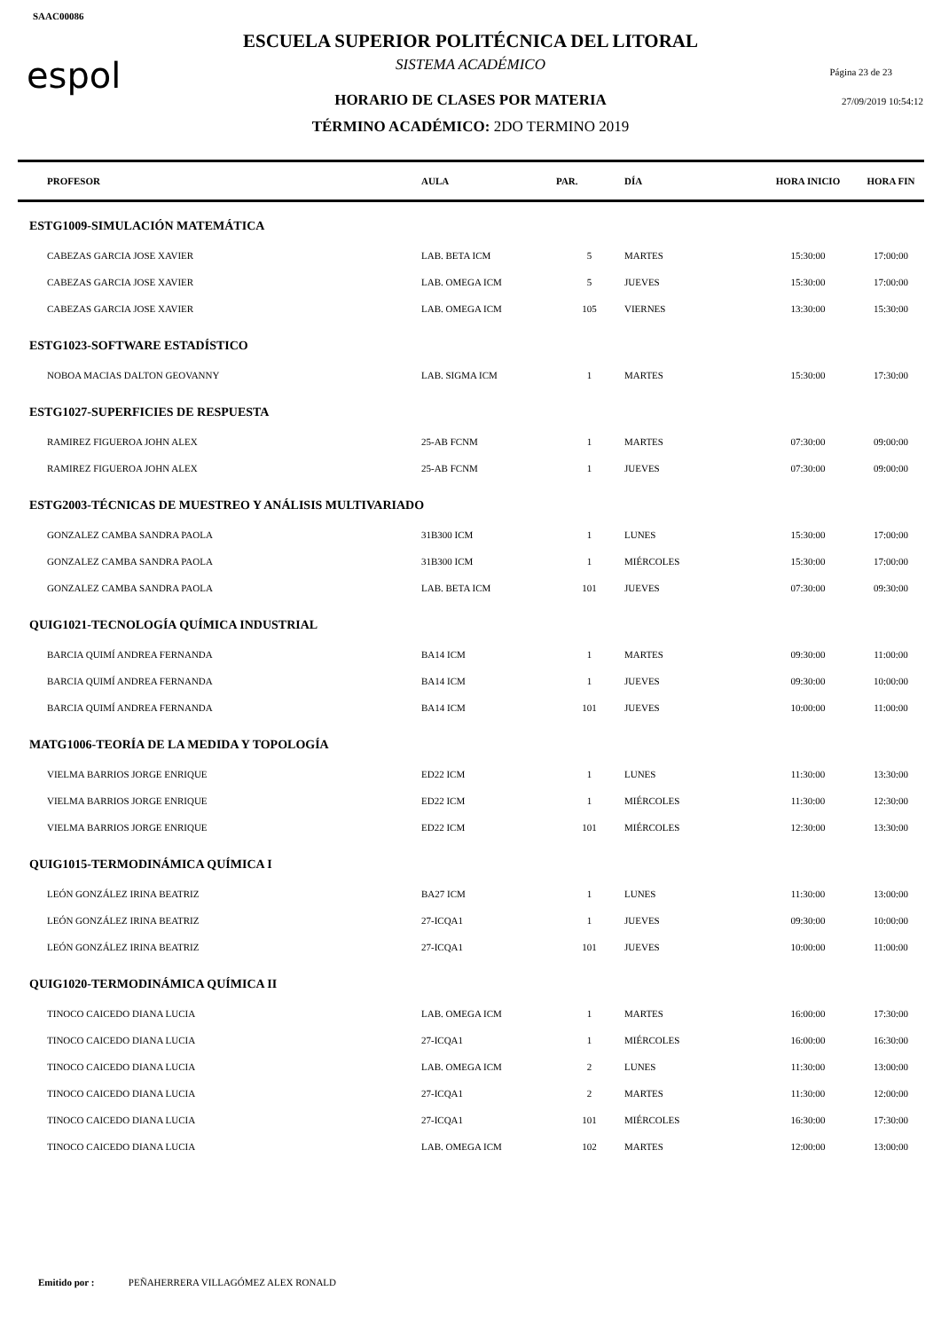SAAC00086
espol
ESCUELA SUPERIOR POLITÉCNICA DEL LITORAL
SISTEMA ACADÉMICO
Página 23 de 23
27/09/2019 10:54:12
HORARIO DE CLASES POR MATERIA
TÉRMINO ACADÉMICO: 2DO TERMINO 2019
| PROFESOR | AULA | PAR. | DÍA | HORA INICIO | HORA FIN |
| --- | --- | --- | --- | --- | --- |
| ESTG1009-SIMULACIÓN MATEMÁTICA | | | | | |
| CABEZAS GARCIA JOSE XAVIER | LAB. BETA ICM | 5 | MARTES | 15:30:00 | 17:00:00 |
| CABEZAS GARCIA JOSE XAVIER | LAB. OMEGA ICM | 5 | JUEVES | 15:30:00 | 17:00:00 |
| CABEZAS GARCIA JOSE XAVIER | LAB. OMEGA ICM | 105 | VIERNES | 13:30:00 | 15:30:00 |
| ESTG1023-SOFTWARE ESTADÍSTICO | | | | | |
| NOBOA MACIAS DALTON GEOVANNY | LAB. SIGMA ICM | 1 | MARTES | 15:30:00 | 17:30:00 |
| ESTG1027-SUPERFICIES DE RESPUESTA | | | | | |
| RAMIREZ FIGUEROA JOHN ALEX | 25-AB FCNM | 1 | MARTES | 07:30:00 | 09:00:00 |
| RAMIREZ FIGUEROA JOHN ALEX | 25-AB FCNM | 1 | JUEVES | 07:30:00 | 09:00:00 |
| ESTG2003-TÉCNICAS DE MUESTREO Y ANÁLISIS MULTIVARIADO | | | | | |
| GONZALEZ CAMBA SANDRA PAOLA | 31B300 ICM | 1 | LUNES | 15:30:00 | 17:00:00 |
| GONZALEZ CAMBA SANDRA PAOLA | 31B300 ICM | 1 | MIÉRCOLES | 15:30:00 | 17:00:00 |
| GONZALEZ CAMBA SANDRA PAOLA | LAB. BETA ICM | 101 | JUEVES | 07:30:00 | 09:30:00 |
| QUIG1021-TECNOLOGÍA QUÍMICA INDUSTRIAL | | | | | |
| BARCIA QUIMÍ ANDREA FERNANDA | BA14 ICM | 1 | MARTES | 09:30:00 | 11:00:00 |
| BARCIA QUIMÍ ANDREA FERNANDA | BA14 ICM | 1 | JUEVES | 09:30:00 | 10:00:00 |
| BARCIA QUIMÍ ANDREA FERNANDA | BA14 ICM | 101 | JUEVES | 10:00:00 | 11:00:00 |
| MATG1006-TEORÍA DE LA MEDIDA Y TOPOLOGÍA | | | | | |
| VIELMA BARRIOS JORGE ENRIQUE | ED22 ICM | 1 | LUNES | 11:30:00 | 13:30:00 |
| VIELMA BARRIOS JORGE ENRIQUE | ED22 ICM | 1 | MIÉRCOLES | 11:30:00 | 12:30:00 |
| VIELMA BARRIOS JORGE ENRIQUE | ED22 ICM | 101 | MIÉRCOLES | 12:30:00 | 13:30:00 |
| QUIG1015-TERMODINÁMICA QUÍMICA I | | | | | |
| LEÓN GONZÁLEZ IRINA BEATRIZ | BA27 ICM | 1 | LUNES | 11:30:00 | 13:00:00 |
| LEÓN GONZÁLEZ IRINA BEATRIZ | 27-ICQA1 | 1 | JUEVES | 09:30:00 | 10:00:00 |
| LEÓN GONZÁLEZ IRINA BEATRIZ | 27-ICQA1 | 101 | JUEVES | 10:00:00 | 11:00:00 |
| QUIG1020-TERMODINÁMICA QUÍMICA II | | | | | |
| TINOCO CAICEDO DIANA LUCIA | LAB. OMEGA ICM | 1 | MARTES | 16:00:00 | 17:30:00 |
| TINOCO CAICEDO DIANA LUCIA | 27-ICQA1 | 1 | MIÉRCOLES | 16:00:00 | 16:30:00 |
| TINOCO CAICEDO DIANA LUCIA | LAB. OMEGA ICM | 2 | LUNES | 11:30:00 | 13:00:00 |
| TINOCO CAICEDO DIANA LUCIA | 27-ICQA1 | 2 | MARTES | 11:30:00 | 12:00:00 |
| TINOCO CAICEDO DIANA LUCIA | 27-ICQA1 | 101 | MIÉRCOLES | 16:30:00 | 17:30:00 |
| TINOCO CAICEDO DIANA LUCIA | LAB. OMEGA ICM | 102 | MARTES | 12:00:00 | 13:00:00 |
Emitido por : PEÑAHERRERA VILLAGÓMEZ ALEX RONALD